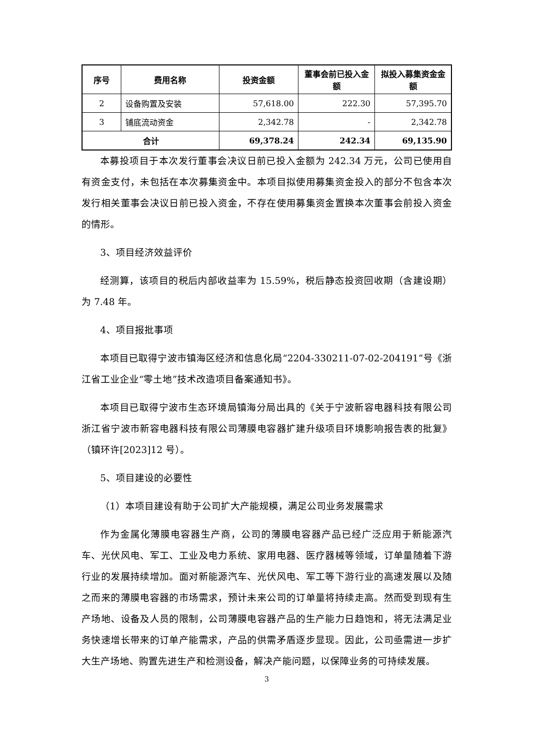| 序号 | 费用名称 | 投资金额 | 董事会前已投入金额 | 拟投入募集资金金额 |
| --- | --- | --- | --- | --- |
| 2 | 设备购置及安装 | 57,618.00 | 222.30 | 57,395.70 |
| 3 | 铺底流动资金 | 2,342.78 | - | 2,342.78 |
| 合计 | | 69,378.24 | 242.34 | 69,135.90 |
本募投项目于本次发行董事会决议日前已投入金额为 242.34 万元，公司已使用自有资金支付，未包括在本次募集资金中。本项目拟使用募集资金投入的部分不包含本次发行相关董事会决议日前已投入资金，不存在使用募集资金置换本次董事会前投入资金的情形。
3、项目经济效益评价
经测算，该项目的税后内部收益率为 15.59%，税后静态投资回收期（含建设期）为 7.48 年。
4、项目报批事项
本项目已取得宁波市镇海区经济和信息化局“2204-330211-07-02-204191”号《浙江省工业企业“零土地”技术改造项目备案通知书》。
本项目已取得宁波市生态环境局镇海分局出具的《关于宁波新容电器科技有限公司浙江省宁波市新容电器科技有限公司薄膜电容器扩建升级项目环境影响报告表的批复》（镇环许[2023]12 号）。
5、项目建设的必要性
（1）本项目建设有助于公司扩大产能规模，满足公司业务发展需求
作为金属化薄膜电容器生产商，公司的薄膜电容器产品已经广泛应用于新能源汽车、光伏风电、军工、工业及电力系统、家用电器、医疗器械等领域，订单量随着下游行业的发展持续增加。面对新能源汽车、光伏风电、军工等下游行业的高速发展以及随之而来的薄膜电容器的市场需求，预计未来公司的订单量将持续走高。然而受到现有生产场地、设备及人员的限制，公司薄膜电容器产品的生产能力日趋饱和，将无法满足业务快速增长带来的订单产能需求，产品的供需矛盾逐步显现。因此，公司亟需进一步扩大生产场地、购置先进生产和检测设备，解决产能问题，以保障业务的可持续发展。
3